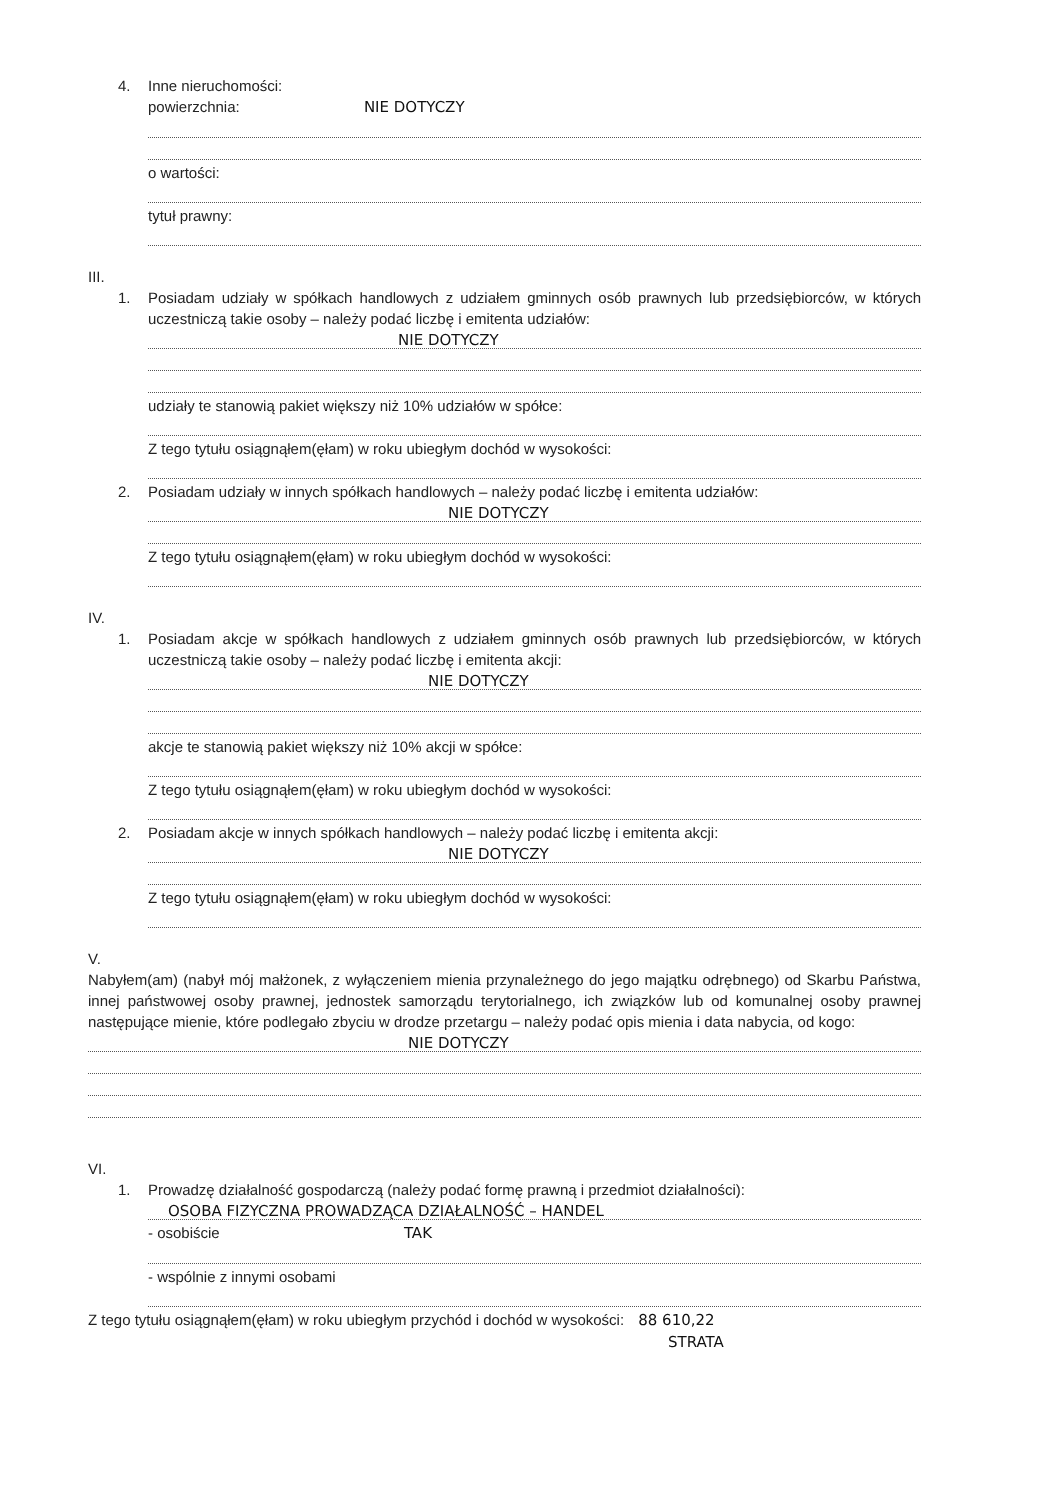4. Inne nieruchomości:
powierzchnia: NIE DOTYCZY
o wartości:
tytuł prawny:
III.
1. Posiadam udziały w spółkach handlowych z udziałem gminnych osób prawnych lub przedsiębiorców, w których uczestniczą takie osoby – należy podać liczbę i emitenta udziałów:
NIE DOTYCZY
udziały te stanowią pakiet większy niż 10% udziałów w spółce:
Z tego tytułu osiągnąłem(ęłam) w roku ubiegłym dochód w wysokości:
2. Posiadam udziały w innych spółkach handlowych – należy podać liczbę i emitenta udziałów:
NIE DOTYCZY
Z tego tytułu osiągnąłem(ęłam) w roku ubiegłym dochód w wysokości:
IV.
1. Posiadam akcje w spółkach handlowych z udziałem gminnych osób prawnych lub przedsiębiorców, w których uczestniczą takie osoby – należy podać liczbę i emitenta akcji:
NIE DOTYCZY
akcje te stanowią pakiet większy niż 10% akcji w spółce:
Z tego tytułu osiągnąłem(ęłam) w roku ubiegłym dochód w wysokości:
2. Posiadam akcje w innych spółkach handlowych – należy podać liczbę i emitenta akcji:
NIE DOTYCZY
Z tego tytułu osiągnąłem(ęłam) w roku ubiegłym dochód w wysokości:
V.
Nabyłem(am) (nabył mój małżonek, z wyłączeniem mienia przynależnego do jego majątku odrębnego) od Skarbu Państwa, innej państwowej osoby prawnej, jednostek samorządu terytorialnego, ich związków lub od komunalnej osoby prawnej następujące mienie, które podlegało zbyciu w drodze przetargu – należy podać opis mienia i data nabycia, od kogo:
NIE DOTYCZY
VI.
1. Prowadzę działalność gospodarczą (należy podać formę prawną i przedmiot działalności):
OSOBA FIZYCZNA PROWADZĄCA DZIAŁALNOŚĆ – HANDEL
- osobiście TAK
- wspólnie z innymi osobami
Z tego tytułu osiągnąłem(ęłam) w roku ubiegłym przychód i dochód w wysokości: 88 610,22
STRATA